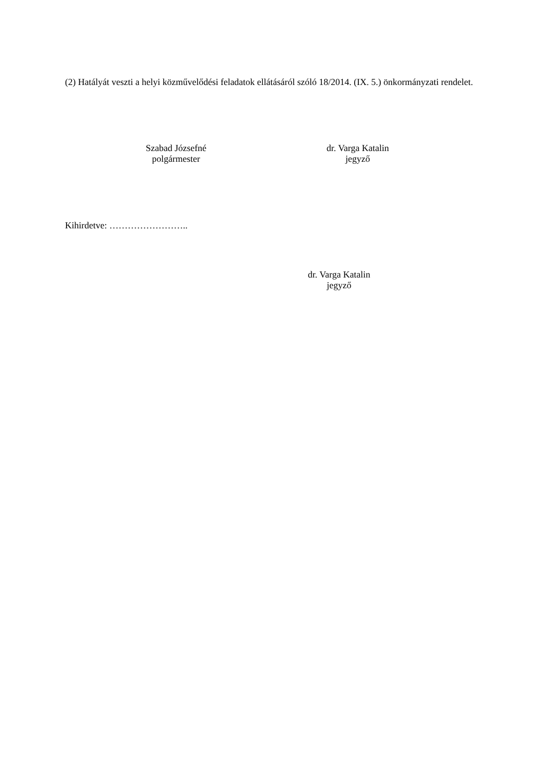(2) Hatályát veszti a helyi közművelődési feladatok ellátásáról szóló 18/2014. (IX. 5.) önkormányzati rendelet.
Szabad Józsefné
polgármester
dr. Varga Katalin
jegyző
Kihirdetve: ……………………..
dr. Varga Katalin
jegyző